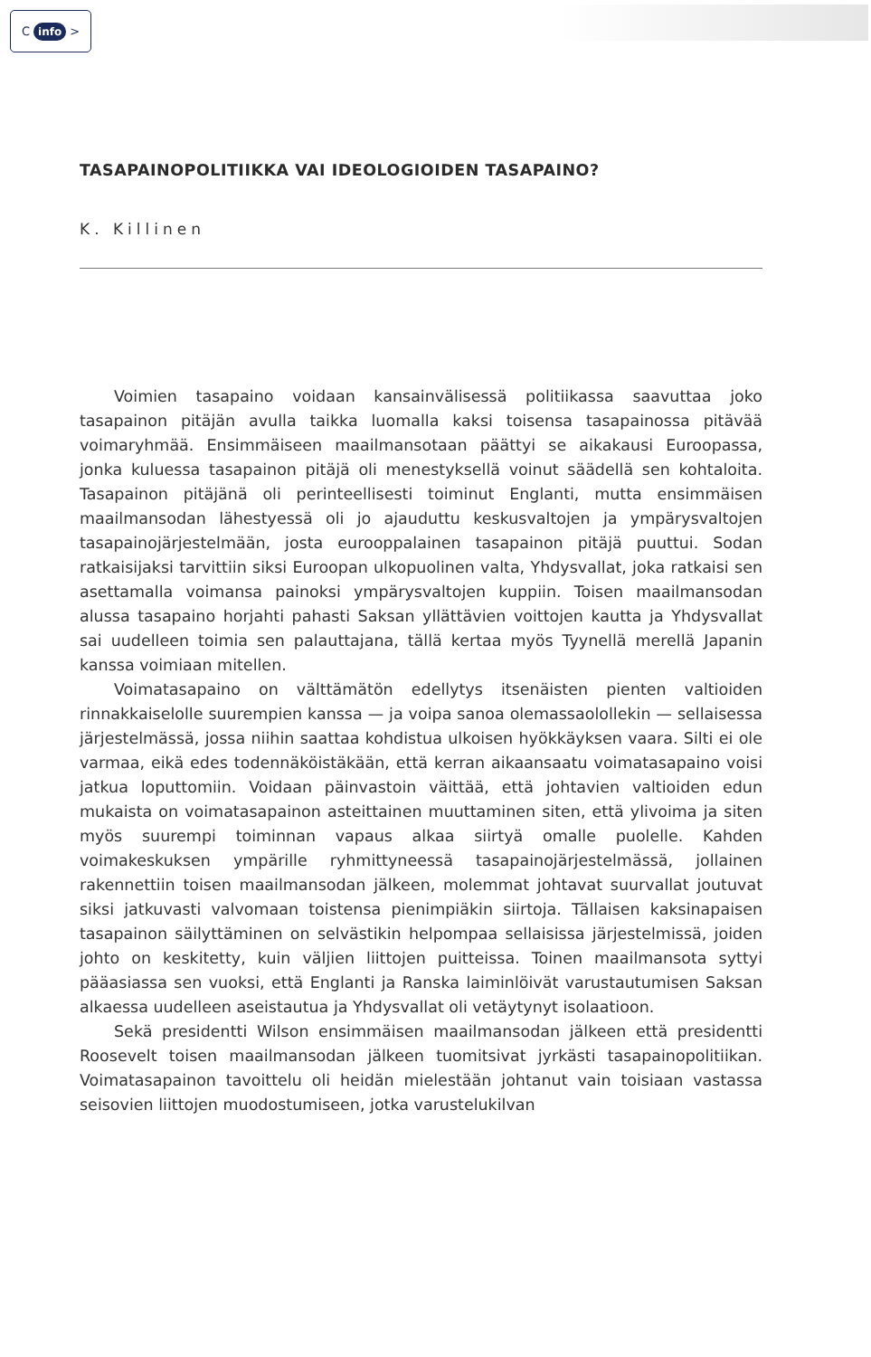C info >
TASAPAINOPOLITIIKKA VAI IDEOLOGIOIDEN TASAPAINO?
K. Killinen
Voimien tasapaino voidaan kansainvälisessä politiikassa saavuttaa joko tasapainon pitäjän avulla taikka luomalla kaksi toisensa tasapainossa pitävää voimaryhmää. Ensimmäiseen maailmansotaan päättyi se aikakausi Euroopassa, jonka kuluessa tasapainon pitäjä oli menestyksellä voinut säädellä sen kohtaloita. Tasapainon pitäjänä oli perinteellisesti toiminut Englanti, mutta ensimmäisen maailmansodan lähestyessä oli jo ajauduttu keskusvaltojen ja ympärysvaltojen tasapainojärjestelmään, josta eurooppalainen tasapainon pitäjä puuttui. Sodan ratkaisijaksi tarvittiin siksi Euroopan ulkopuolinen valta, Yhdysvallat, joka ratkaisi sen asettamalla voimansa painoksi ympärysvaltojen kuppiin. Toisen maailmansodan alussa tasapaino horjahti pahasti Saksan yllättävien voittojen kautta ja Yhdysvallat sai uudelleen toimia sen palauttajana, tällä kertaa myös Tyynellä merellä Japanin kanssa voimiaan mitellen.
Voimatasapaino on välttämätön edellytys itsenäisten pienten valtioiden rinnakkaiselolle suurempien kanssa — ja voipa sanoa olemassaololle­kin — sellaisessa järjestelmässä, jossa niihin saattaa kohdistua ulkoisen hyökkäyksen vaara. Silti ei ole varmaa, eikä edes todennäköistäkään, että kerran aikaansaatu voimatasapaino voisi jatkua loputtomiin. Voidaan päinvastoin väittää, että johtavien valtioiden edun mukaista on voimatasapainon asteittainen muuttaminen siten, että ylivoima ja siten myös suurempi toiminnan vapaus alkaa siirtyä omalle puolelle. Kahden voimakeskuksen ympärille ryhmittyneessä tasapainojärjestelmässä, jollainen rakennettiin toisen maailmansodan jälkeen, molemmat johtavat suurvallat joutuvat siksi jatkuvasti valvomaan toistensa pienimpiäkin siirtoja. Tällaisen kaksinapaisen tasapainon säilyttäminen on selvästikin helpompaa sellaisissa järjestelmissä, joiden johto on keskitetty, kuin väljien liittojen puitteissa. Toinen maailmansota syttyi pääasiassa sen vuoksi, että Englanti ja Ranska laiminlöivät varustautumisen Saksan alkaessa uudelleen aseistautua ja Yhdysvallat oli vetäytynyt isolaatioon.
Sekä presidentti Wilson ensimmäisen maailmansodan jälkeen että presidentti Roosevelt toisen maailmansodan jälkeen tuomitsivat jyrkästi tasapainopolitiikan. Voimatasapainon tavoittelu oli heidän mielestään johtanut vain toisiaan vastassa seisovien liittojen muodostumiseen, jotka varustelukilvan